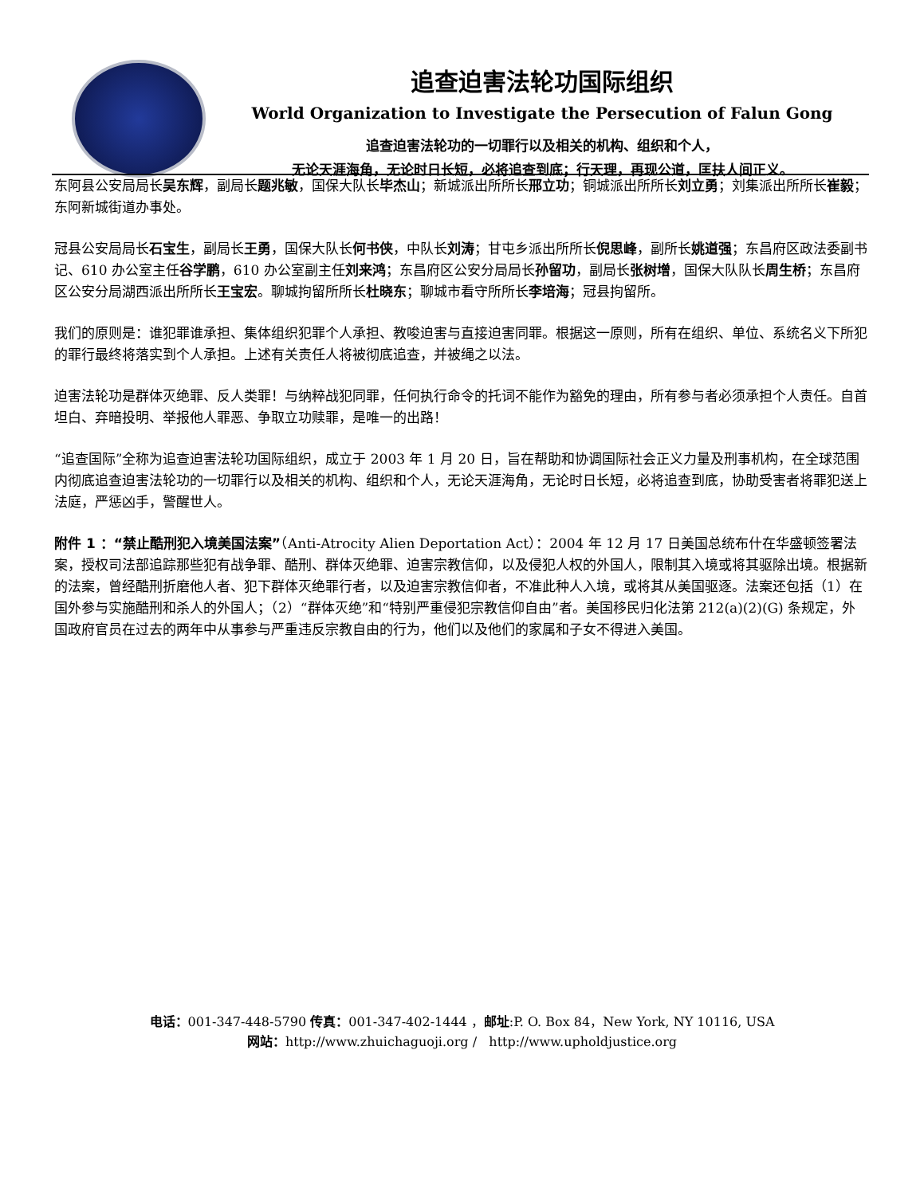追查迫害法轮功国际组织
World Organization to Investigate the Persecution of Falun Gong
追查迫害法轮功的一切罪行以及相关的机构、组织和个人，
无论天涯海角，无论时日长短，必将追查到底；行天理，再现公道，匡扶人间正义。
东阿县公安局局长吴东辉，副局长题兆敏，国保大队长毕杰山；新城派出所所长邢立功；铜城派出所所长刘立勇；刘集派出所所长崔毅；东阿新城街道办事处。
冠县公安局局长石宝生，副局长王勇，国保大队长何书侠，中队长刘涛；甘屯乡派出所所长倪思峰，副所长姚道强；东昌府区政法委副书记、610 办公室主任谷学鹏，610 办公室副主任刘来鸿；东昌府区公安分局局长孙留功，副局长张树增，国保大队队长周生桥；东昌府区公安分局湖西派出所所长王宝宏。聊城拘留所所长杜晓东；聊城市看守所所长李培海；冠县拘留所。
我们的原则是：谁犯罪谁承担、集体组织犯罪个人承担、教唆迫害与直接迫害同罪。根据这一原则，所有在组织、单位、系统名义下所犯的罪行最终将落实到个人承担。上述有关责任人将被彻底追查，并被绳之以法。
迫害法轮功是群体灭绝罪、反人类罪！与纳粹战犯同罪，任何执行命令的托词不能作为豁免的理由，所有参与者必须承担个人责任。自首坦白、弃暗投明、举报他人罪恶、争取立功赎罪，是唯一的出路！
“追查国际”全称为追查迫害法轮功国际组织，成立于 2003 年 1 月 20 日，旨在帮助和协调国际社会正义力量及刑事机构，在全球范围内彻底追查迫害法轮功的一切罪行以及相关的机构、组织和个人，无论天涯海角，无论时日长短，必将追查到底，协助受害者将罪犯送上法庭，严惩凶手，警醒世人。
附件 1 ：“禁止酷刑犯入境美国法案”（Anti-Atrocity Alien Deportation Act）：2004 年 12 月 17 日美国总统布什在华盛顿签署法案，授权司法部追踪那些犯有战争罪、酷刑、群体灭绝罪、迫害宗教信仰，以及侵犯人权的外国人，限制其入境或将其驱除出境。根据新的法案，曾经酷刑折磨他人者、犯下群体灭绝罪行者，以及迫害宗教信仰者，不准此种人入境，或将其从美国驱逐。法案还包括（1）在国外参与实施酷刑和杀人的外国人；（2）“群体灭绝”和“特别严重侵犯宗教信仰自由”者。美国移民归化法第 212(a)(2)(G) 条规定，外国政府官员在过去的两年中从事参与严重违反宗教自由的行为，他们以及他们的家属和子女不得进入美国。
电话：001-347-448-5790 传真：001-347-402-1444 ，邮址:P. O. Box 84，New York, NY 10116, USA
网站：http://www.zhuichaguoji.org / http://www.upholdjustice.org